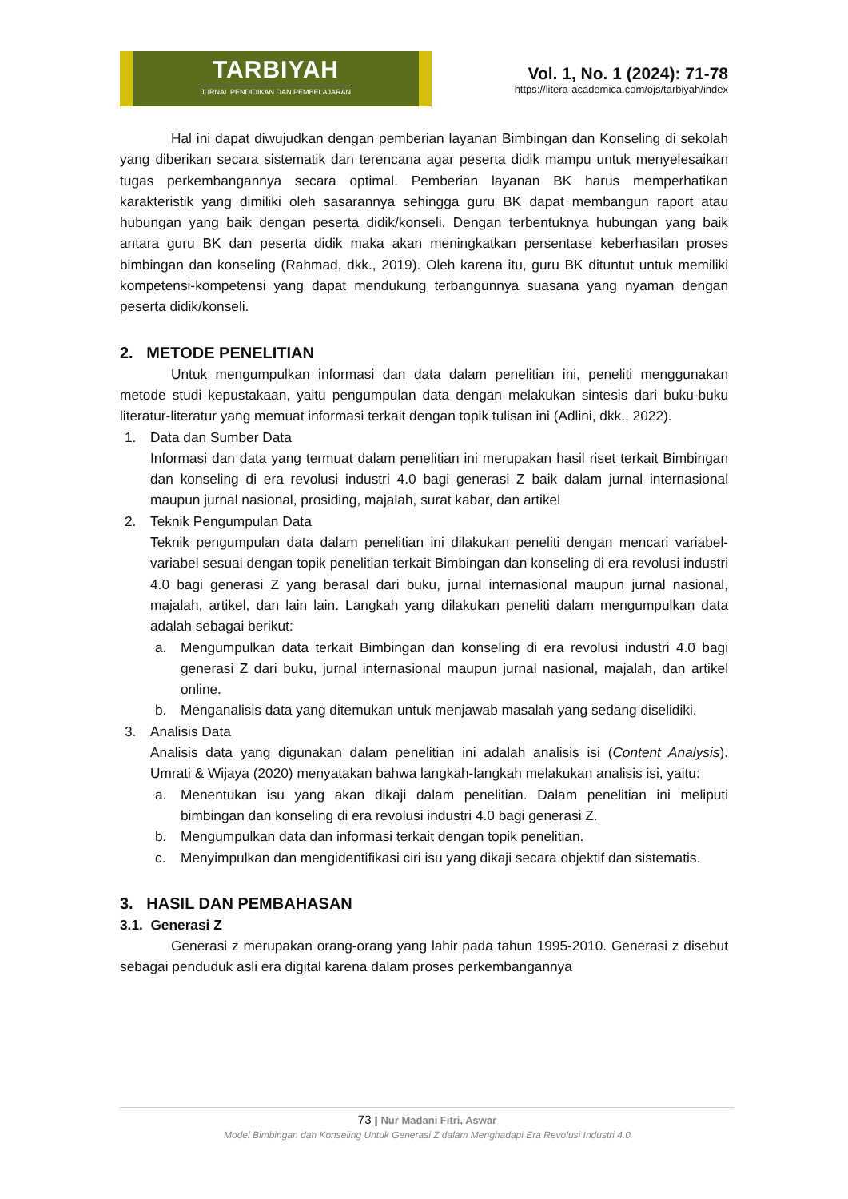TARBIYAH
JURNAL PENDIDIKAN DAN PEMBELAJARAN
Vol. 1, No. 1 (2024): 71-78
https://litera-academica.com/ojs/tarbiyah/index
Hal ini dapat diwujudkan dengan pemberian layanan Bimbingan dan Konseling di sekolah yang diberikan secara sistematik dan terencana agar peserta didik mampu untuk menyelesaikan tugas perkembangannya secara optimal. Pemberian layanan BK harus memperhatikan karakteristik yang dimiliki oleh sasarannya sehingga guru BK dapat membangun raport atau hubungan yang baik dengan peserta didik/konseli. Dengan terbentuknya hubungan yang baik antara guru BK dan peserta didik maka akan meningkatkan persentase keberhasilan proses bimbingan dan konseling (Rahmad, dkk., 2019). Oleh karena itu, guru BK dituntut untuk memiliki kompetensi-kompetensi yang dapat mendukung terbangunnya suasana yang nyaman dengan peserta didik/konseli.
2. METODE PENELITIAN
Untuk mengumpulkan informasi dan data dalam penelitian ini, peneliti menggunakan metode studi kepustakaan, yaitu pengumpulan data dengan melakukan sintesis dari buku-buku literatur-literatur yang memuat informasi terkait dengan topik tulisan ini (Adlini, dkk., 2022).
1. Data dan Sumber Data
Informasi dan data yang termuat dalam penelitian ini merupakan hasil riset terkait Bimbingan dan konseling di era revolusi industri 4.0 bagi generasi Z baik dalam jurnal internasional maupun jurnal nasional, prosiding, majalah, surat kabar, dan artikel
2. Teknik Pengumpulan Data
Teknik pengumpulan data dalam penelitian ini dilakukan peneliti dengan mencari variabel-variabel sesuai dengan topik penelitian terkait Bimbingan dan konseling di era revolusi industri 4.0 bagi generasi Z yang berasal dari buku, jurnal internasional maupun jurnal nasional, majalah, artikel, dan lain lain. Langkah yang dilakukan peneliti dalam mengumpulkan data adalah sebagai berikut:
a. Mengumpulkan data terkait Bimbingan dan konseling di era revolusi industri 4.0 bagi generasi Z dari buku, jurnal internasional maupun jurnal nasional, majalah, dan artikel online.
b. Menganalisis data yang ditemukan untuk menjawab masalah yang sedang diselidiki.
3. Analisis Data
Analisis data yang digunakan dalam penelitian ini adalah analisis isi (Content Analysis). Umrati & Wijaya (2020) menyatakan bahwa langkah-langkah melakukan analisis isi, yaitu:
a. Menentukan isu yang akan dikaji dalam penelitian. Dalam penelitian ini meliputi bimbingan dan konseling di era revolusi industri 4.0 bagi generasi Z.
b. Mengumpulkan data dan informasi terkait dengan topik penelitian.
c. Menyimpulkan dan mengidentifikasi ciri isu yang dikaji secara objektif dan sistematis.
3. HASIL DAN PEMBAHASAN
3.1. Generasi Z
Generasi z merupakan orang-orang yang lahir pada tahun 1995-2010. Generasi z disebut sebagai penduduk asli era digital karena dalam proses perkembangannya
73 | Nur Madani Fitri, Aswar
Model Bimbingan dan Konseling Untuk Generasi Z dalam Menghadapi Era Revolusi Industri 4.0